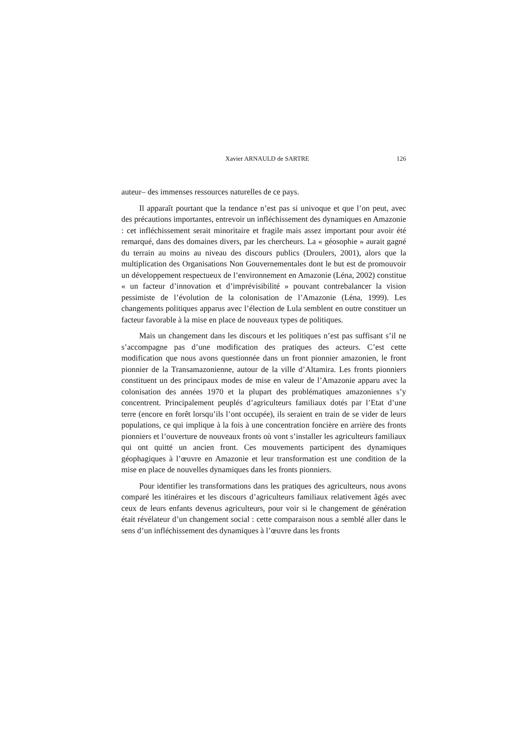Xavier ARNAULD de SARTRE 126
auteur– des immenses ressources naturelles de ce pays.
Il apparaît pourtant que la tendance n’est pas si univoque et que l’on peut, avec des précautions importantes, entrevoir un infléchissement des dynamiques en Amazonie : cet infléchissement serait minoritaire et fragile mais assez important pour avoir été remarqué, dans des domaines divers, par les chercheurs. La « géosophie » aurait gagné du terrain au moins au niveau des discours publics (Droulers, 2001), alors que la multiplication des Organisations Non Gouvernementales dont le but est de promouvoir un développement respectueux de l’environnement en Amazonie (Léna, 2002) constitue « un facteur d’innovation et d’imprévisibilité » pouvant contrebalancer la vision pessimiste de l’évolution de la colonisation de l’Amazonie (Léna, 1999). Les changements politiques apparus avec l’élection de Lula semblent en outre constituer un facteur favorable à la mise en place de nouveaux types de politiques.
Mais un changement dans les discours et les politiques n’est pas suffisant s’il ne s’accompagne pas d’une modification des pratiques des acteurs. C’est cette modification que nous avons questionnée dans un front pionnier amazonien, le front pionnier de la Transamazonienne, autour de la ville d’Altamira. Les fronts pionniers constituent un des principaux modes de mise en valeur de l’Amazonie apparu avec la colonisation des années 1970 et la plupart des problématiques amazoniennes s’y concentrent. Principalement peuplés d’agriculteurs familiaux dotés par l’Etat d’une terre (encore en forêt lorsqu’ils l’ont occupée), ils seraient en train de se vider de leurs populations, ce qui implique à la fois à une concentration foncière en arrière des fronts pionniers et l’ouverture de nouveaux fronts où vont s’installer les agriculteurs familiaux qui ont quitté un ancien front. Ces mouvements participent des dynamiques géophagiques à l’œuvre en Amazonie et leur transformation est une condition de la mise en place de nouvelles dynamiques dans les fronts pionniers.
Pour identifier les transformations dans les pratiques des agriculteurs, nous avons comparé les itinéraires et les discours d’agriculteurs familiaux relativement âgés avec ceux de leurs enfants devenus agriculteurs, pour voir si le changement de génération était révélateur d’un changement social : cette comparaison nous a semblé aller dans le sens d’un infléchissement des dynamiques à l’œuvre dans les fronts